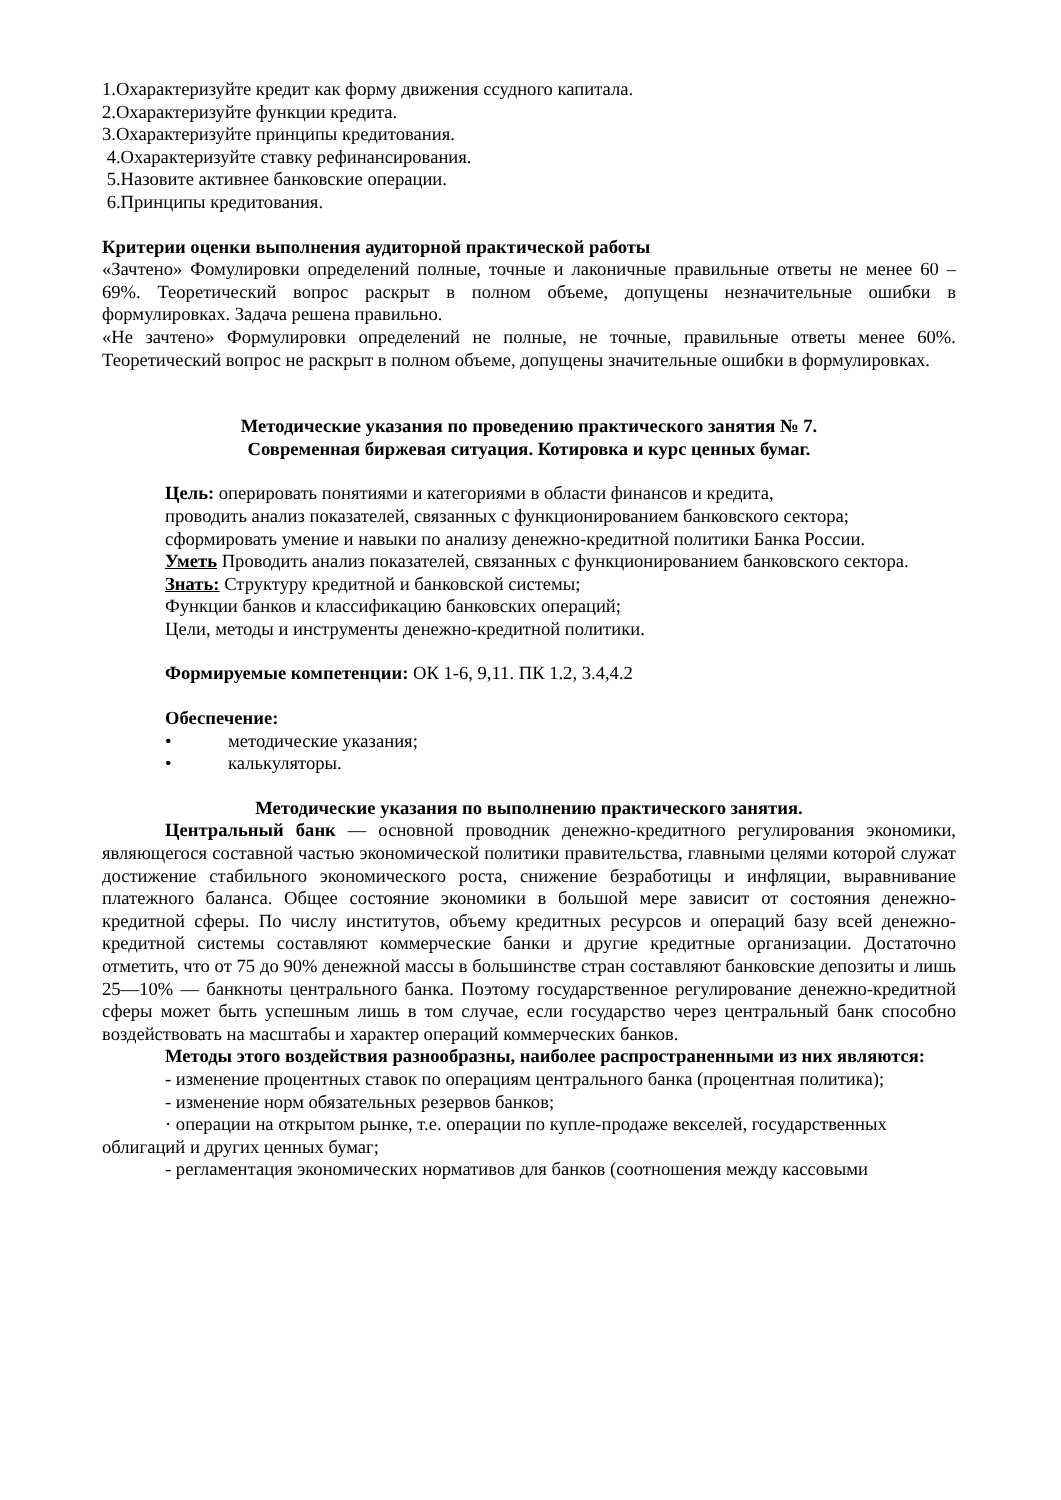1.Охарактеризуйте кредит как форму движения ссудного капитала.
2.Охарактеризуйте функции кредита.
3.Охарактеризуйте принципы кредитования.
4.Охарактеризуйте ставку рефинансирования.
5.Назовите активнее банковские операции.
6.Принципы кредитования.
Критерии оценки выполнения аудиторной практической работы
«Зачтено» Фомулировки определений полные, точные и лаконичные правильные ответы не менее 60 – 69%. Теоретический вопрос раскрыт в полном объеме, допущены незначительные ошибки в формулировках. Задача решена правильно.
«Не зачтено» Формулировки определений не полные, не точные, правильные ответы менее 60%. Теоретический вопрос не раскрыт в полном объеме, допущены значительные ошибки в формулировках.
Методические указания по проведению практического занятия № 7.
Современная биржевая ситуация. Котировка и курс ценных бумаг.
Цель: оперировать понятиями и категориями в области финансов и кредита,
проводить анализ показателей, связанных с функционированием банковского сектора;
сформировать умение и навыки по анализу денежно-кредитной политики Банка России.
Уметь Проводить анализ показателей, связанных с функционированием банковского сектора.
Знать: Структуру кредитной и банковской системы;
Функции банков и классификацию банковских операций;
Цели, методы и инструменты денежно-кредитной политики.
Формируемые компетенции: ОК 1-6, 9,11. ПК 1.2, 3.4,4.2
Обеспечение:
• методические указания;
• калькуляторы.
Методические указания по выполнению практического занятия.
Центральный банк — основной проводник денежно-кредитного регулирования экономики, являющегося составной частью экономической политики правительства, главными целями которой служат достижение стабильного экономического роста, снижение безработицы и инфляции, выравнивание платежного баланса. Общее состояние экономики в большой мере зависит от состояния денежно-кредитной сферы. По числу институтов, объему кредитных ресурсов и операций базу всей денежно-кредитной системы составляют коммерческие банки и другие кредитные организации. Достаточно отметить, что от 75 до 90% денежной массы в большинстве стран составляют банковские депозиты и лишь 25—10% — банкноты центрального банка. Поэтому государственное регулирование денежно-кредитной сферы может быть успешным лишь в том случае, если государство через центральный банк способно воздействовать на масштабы и характер операций коммерческих банков.
Методы этого воздействия разнообразны, наиболее распространенными из них являются:
- изменение процентных ставок по операциям центрального банка (процентная политика);
- изменение норм обязательных резервов банков;
· операции на открытом рынке, т.е. операции по купле-продаже векселей, государственных облигаций и других ценных бумаг;
- регламентация экономических нормативов для банков (соотношения между кассовыми